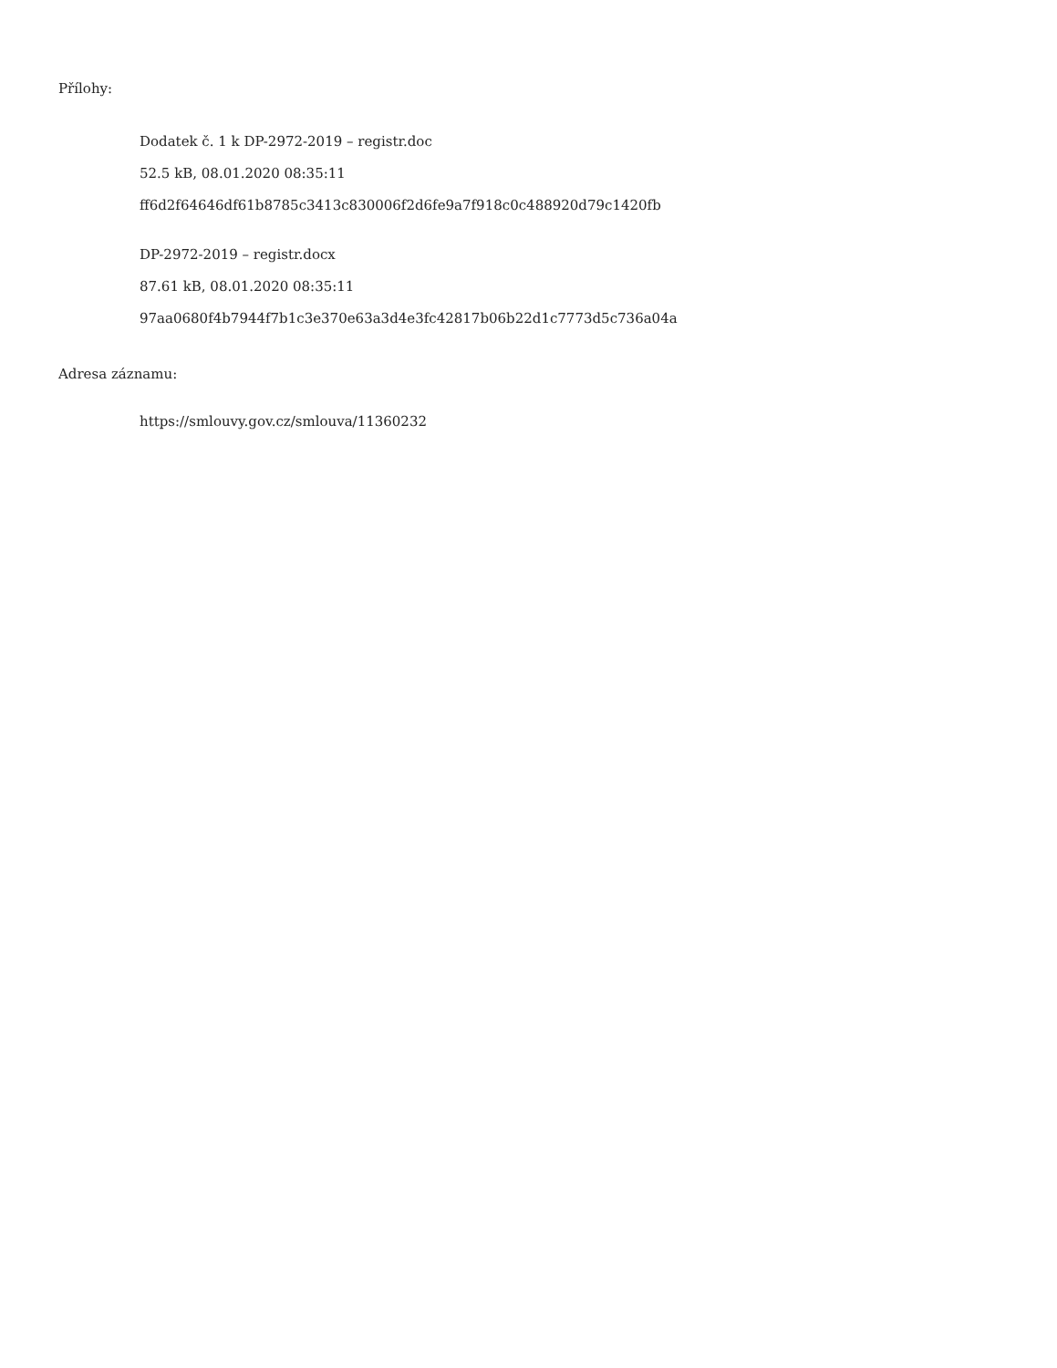Přílohy:
Dodatek č. 1 k DP-2972-2019 – registr.doc
52.5 kB, 08.01.2020 08:35:11
ff6d2f64646df61b8785c3413c830006f2d6fe9a7f918c0c488920d79c1420fb
DP-2972-2019 – registr.docx
87.61 kB, 08.01.2020 08:35:11
97aa0680f4b7944f7b1c3e370e63a3d4e3fc42817b06b22d1c7773d5c736a04a
Adresa záznamu:
https://smlouvy.gov.cz/smlouva/11360232